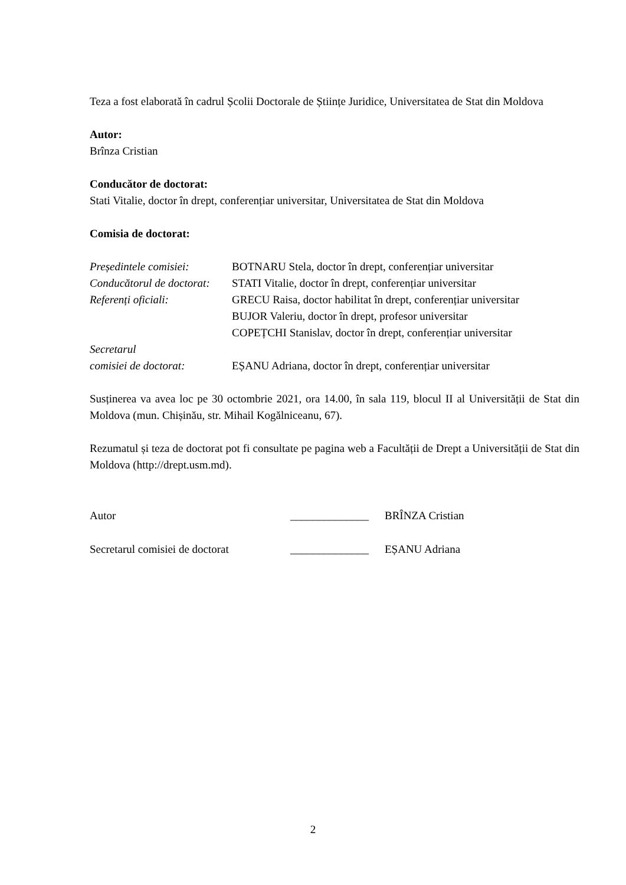Teza a fost elaborată în cadrul Școlii Doctorale de Științe Juridice, Universitatea de Stat din Moldova
Autor:
Brînza Cristian
Conducător de doctorat:
Stati Vitalie, doctor în drept, conferențiar universitar, Universitatea de Stat din Moldova
Comisia de doctorat:
Președintele comisiei:
BOTNARU Stela, doctor în drept, conferențiar universitar
Conducătorul de doctorat:
STATI Vitalie, doctor în drept, conferențiar universitar
Referenți oficiali: GRECU Raisa, doctor habilitat în drept, conferențiar universitar
BUJOR Valeriu, doctor în drept, profesor universitar
COPEȚCHI Stanislav, doctor în drept, conferențiar universitar
Secretarul
comisiei de doctorat: EȘANU Adriana, doctor în drept, conferențiar universitar
Susținerea va avea loc pe 30 octombrie 2021, ora 14.00, în sala 119, blocul II al Universității de Stat din Moldova (mun. Chișinău, str. Mihail Kogălniceanu, 67).
Rezumatul și teza de doctorat pot fi consultate pe pagina web a Facultății de Drept a Universității de Stat din Moldova (http://drept.usm.md).
Autor ______________ BRÎNZA Cristian
Secretarul comisiei de doctorat
______________ EȘANU Adriana
2